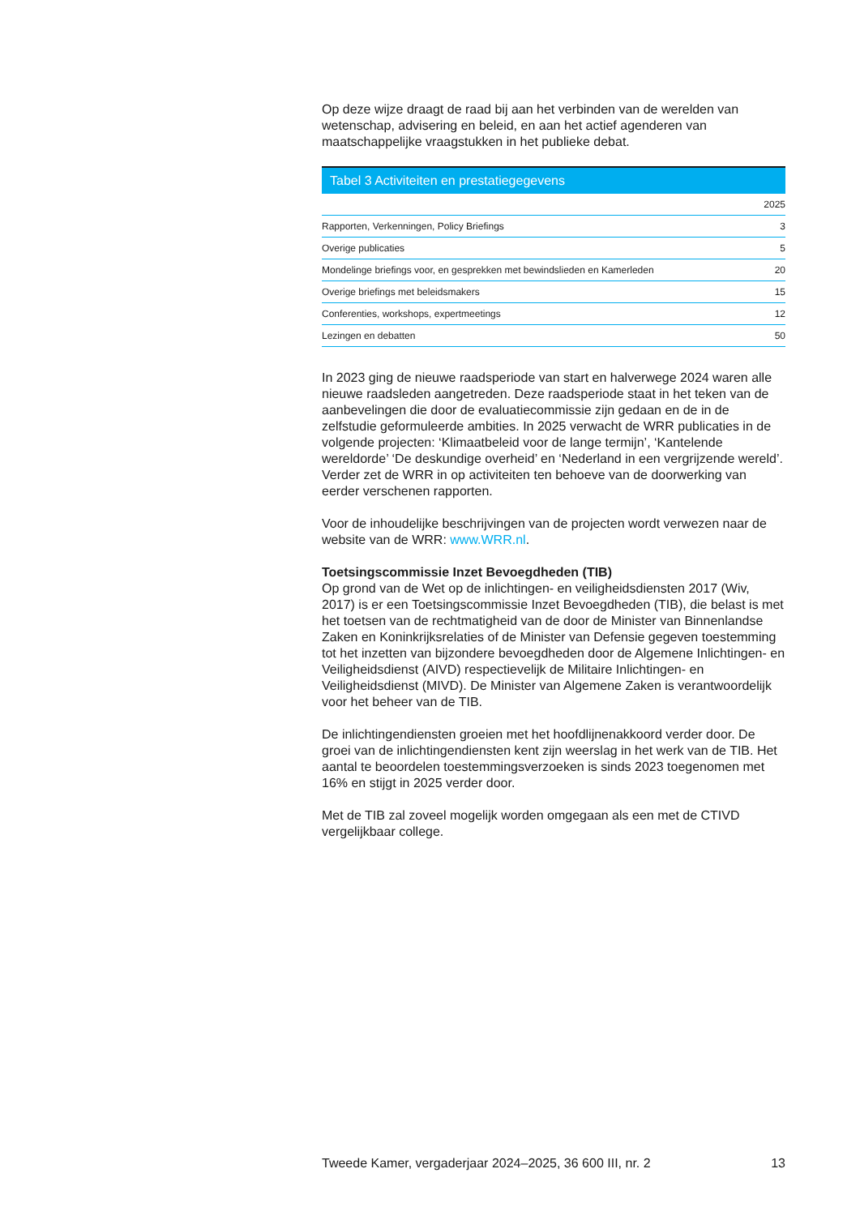Op deze wijze draagt de raad bij aan het verbinden van de werelden van wetenschap, advisering en beleid, en aan het actief agenderen van maatschappelijke vraagstukken in het publieke debat.
Tabel 3 Activiteiten en prestatiegegevens
| | 2025 |
| --- | --- |
| Rapporten, Verkenningen, Policy Briefings | 3 |
| Overige publicaties | 5 |
| Mondelinge briefings voor, en gesprekken met bewindslieden en Kamerleden | 20 |
| Overige briefings met beleidsmakers | 15 |
| Conferenties, workshops, expertmeetings | 12 |
| Lezingen en debatten | 50 |
In 2023 ging de nieuwe raadsperiode van start en halverwege 2024 waren alle nieuwe raadsleden aangetreden. Deze raadsperiode staat in het teken van de aanbevelingen die door de evaluatiecommissie zijn gedaan en de in de zelfstudie geformuleerde ambities. In 2025 verwacht de WRR publicaties in de volgende projecten: ‘Klimaatbeleid voor de lange termijn’, ‘Kantelende wereldorde’ ‘De deskundige overheid’ en ‘Nederland in een vergrijzende wereld’. Verder zet de WRR in op activiteiten ten behoeve van de doorwerking van eerder verschenen rapporten.
Voor de inhoudelijke beschrijvingen van de projecten wordt verwezen naar de website van de WRR: www.WRR.nl.
Toetsingscommissie Inzet Bevoegdheden (TIB)
Op grond van de Wet op de inlichtingen- en veiligheidsdiensten 2017 (Wiv, 2017) is er een Toetsingscommissie Inzet Bevoegdheden (TIB), die belast is met het toetsen van de rechtmatigheid van de door de Minister van Binnenlandse Zaken en Koninkrijksrelaties of de Minister van Defensie gegeven toestemming tot het inzetten van bijzondere bevoegdheden door de Algemene Inlichtingen- en Veiligheidsdienst (AIVD) respectievelijk de Militaire Inlichtingen- en Veiligheidsdienst (MIVD). De Minister van Algemene Zaken is verantwoordelijk voor het beheer van de TIB.
De inlichtingendiensten groeien met het hoofdlijnenakkoord verder door. De groei van de inlichtingendiensten kent zijn weerslag in het werk van de TIB. Het aantal te beoordelen toestemmingsverzoeken is sinds 2023 toegenomen met 16% en stijgt in 2025 verder door.
Met de TIB zal zoveel mogelijk worden omgegaan als een met de CTIVD vergelijkbaar college.
Tweede Kamer, vergaderjaar 2024–2025, 36 600 III, nr. 2 13